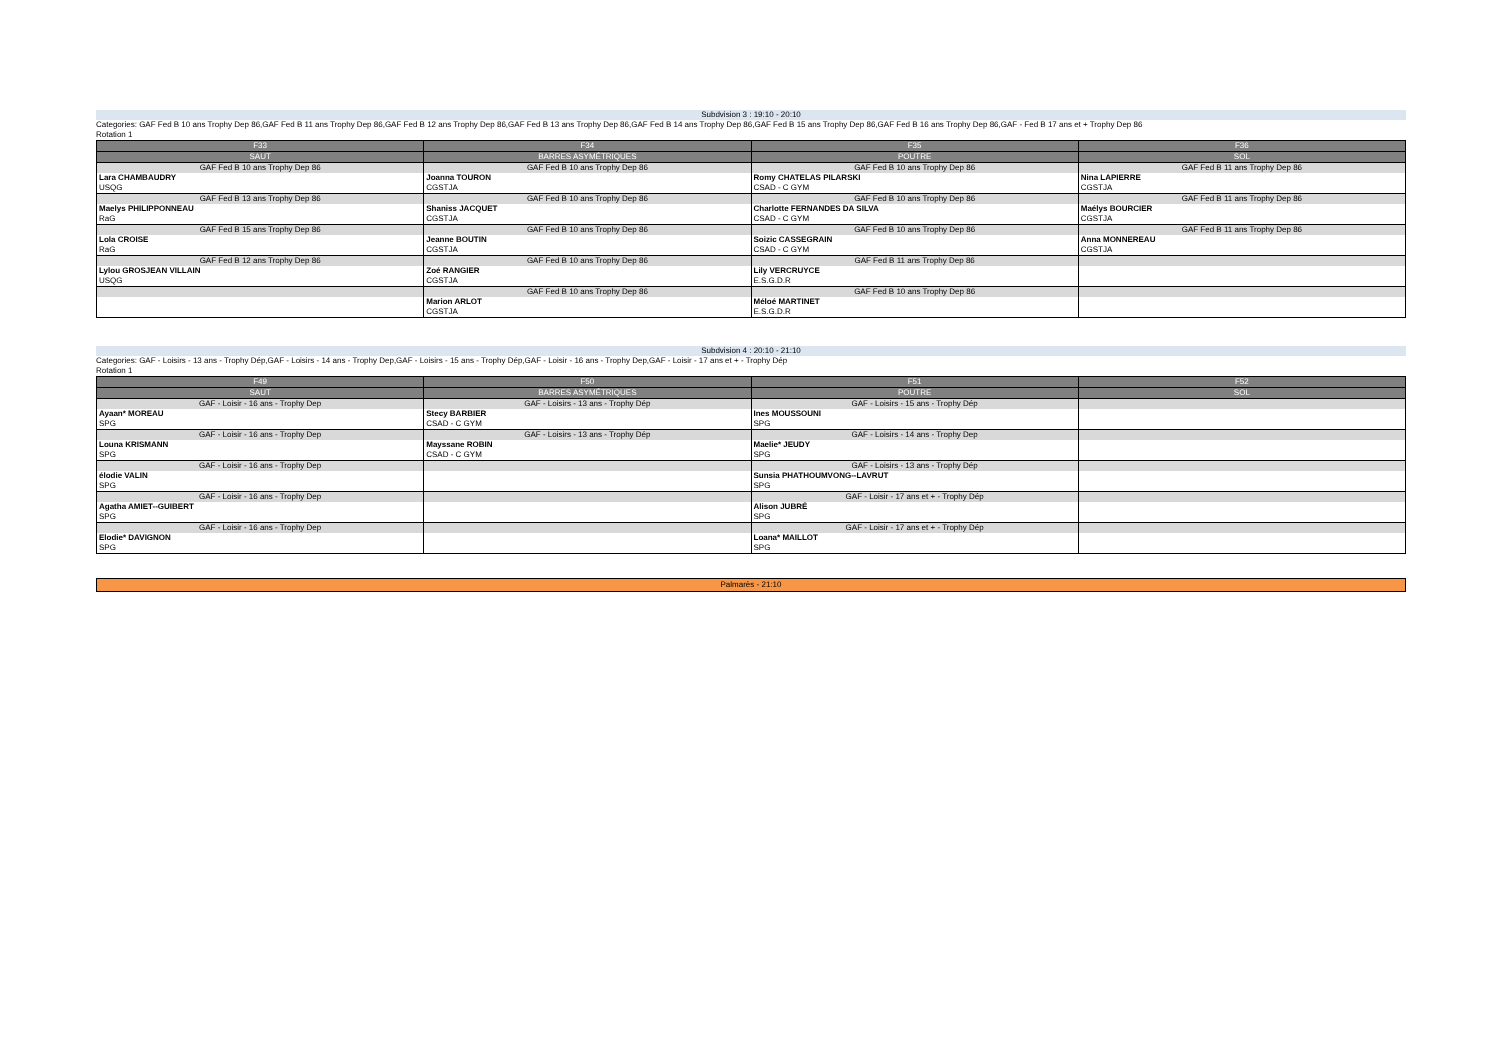Subdvision 3 : 19:10 - 20:10
Categories: GAF Fed B 10 ans Trophy Dep 86,GAF Fed B 11 ans Trophy Dep 86,GAF Fed B 12 ans Trophy Dep 86,GAF Fed B 13 ans Trophy Dep 86,GAF Fed B 14 ans Trophy Dep 86,GAF Fed B 15 ans Trophy Dep 86,GAF Fed B 16 ans Trophy Dep 86,GAF - Fed B 17 ans et + Trophy Dep 86
Rotation 1
| F33 | F34 | F35 | F36 |
| SAUT | BARRES ASYMÉTRIQUES | POUTRE | SOL |
| GAF Fed B 10 ans Trophy Dep 86 | GAF Fed B 10 ans Trophy Dep 86 | GAF Fed B 10 ans Trophy Dep 86 | GAF Fed B 11 ans Trophy Dep 86 |
| Lara CHAMBAUDRY | Joanna TOURON | Romy CHATELAS PILARSKI | Nina LAPIERRE |
| USQG | CGSTJA | CSAD - C GYM | CGSTJA |
| GAF Fed B 13 ans Trophy Dep 86 | GAF Fed B 10 ans Trophy Dep 86 | GAF Fed B 10 ans Trophy Dep 86 | GAF Fed B 11 ans Trophy Dep 86 |
| Maelys PHILIPPONNEAU | Shaniss JACQUET | Charlotte FERNANDES DA SILVA | Maélys BOURCIER |
| RaG | CGSTJA | CSAD - C GYM | CGSTJA |
| GAF Fed B 15 ans Trophy Dep 86 | GAF Fed B 10 ans Trophy Dep 86 | GAF Fed B 10 ans Trophy Dep 86 | GAF Fed B 11 ans Trophy Dep 86 |
| Lola CROISE | Jeanne BOUTIN | Soizic CASSEGRAIN | Anna MONNEREAU |
| RaG | CGSTJA | CSAD - C GYM | CGSTJA |
| GAF Fed B 12 ans Trophy Dep 86 | GAF Fed B 10 ans Trophy Dep 86 | GAF Fed B 11 ans Trophy Dep 86 | |
| Lylou GROSJEAN VILLAIN | Zoé RANGIER | Lily VERCRUYCE | |
| USQG | CGSTJA | E.S.G.D.R | |
| | GAF Fed B 10 ans Trophy Dep 86 | GAF Fed B 10 ans Trophy Dep 86 | |
| | Marion ARLOT | Méloé MARTINET | |
| | CGSTJA | E.S.G.D.R | |
Subdvision 4 : 20:10 - 21:10
Categories: GAF - Loisirs - 13 ans - Trophy Dép,GAF - Loisirs - 14 ans - Trophy Dep,GAF - Loisirs - 15 ans - Trophy Dép,GAF - Loisir - 16 ans - Trophy Dep,GAF - Loisir - 17 ans et + - Trophy Dép
Rotation 1
| F49 | F50 | F51 | F52 |
| SAUT | BARRES ASYMÉTRIQUES | POUTRE | SOL |
| GAF - Loisir - 16 ans - Trophy Dep | GAF - Loisirs - 13 ans - Trophy Dép | GAF - Loisirs - 15 ans - Trophy Dép | |
| Ayaan* MOREAU | Stecy BARBIER | Ines MOUSSOUNI | |
| SPG | CSAD - C GYM | SPG | |
| GAF - Loisir - 16 ans - Trophy Dep | GAF - Loisirs - 13 ans - Trophy Dép | GAF - Loisirs - 14 ans - Trophy Dep | |
| Louna KRISMANN | Mayssane ROBIN | Maelie* JEUDY | |
| SPG | CSAD - C GYM | SPG | |
| GAF - Loisir - 16 ans - Trophy Dep | | GAF - Loisirs - 13 ans - Trophy Dép | |
| élodie VALIN | | Sunsia PHATHOUMVONG--LAVRUT | |
| SPG | | SPG | |
| GAF - Loisir - 16 ans - Trophy Dep | | GAF - Loisir - 17 ans et + - Trophy Dép | |
| Agatha AMIET--GUIBERT | | Alison JUBRÉ | |
| SPG | | SPG | |
| GAF - Loisir - 16 ans - Trophy Dep | | GAF - Loisir - 17 ans et + - Trophy Dép | |
| Elodie* DAVIGNON | | Loana* MAILLOT | |
| SPG | | SPG | |
Palmarès - 21:10